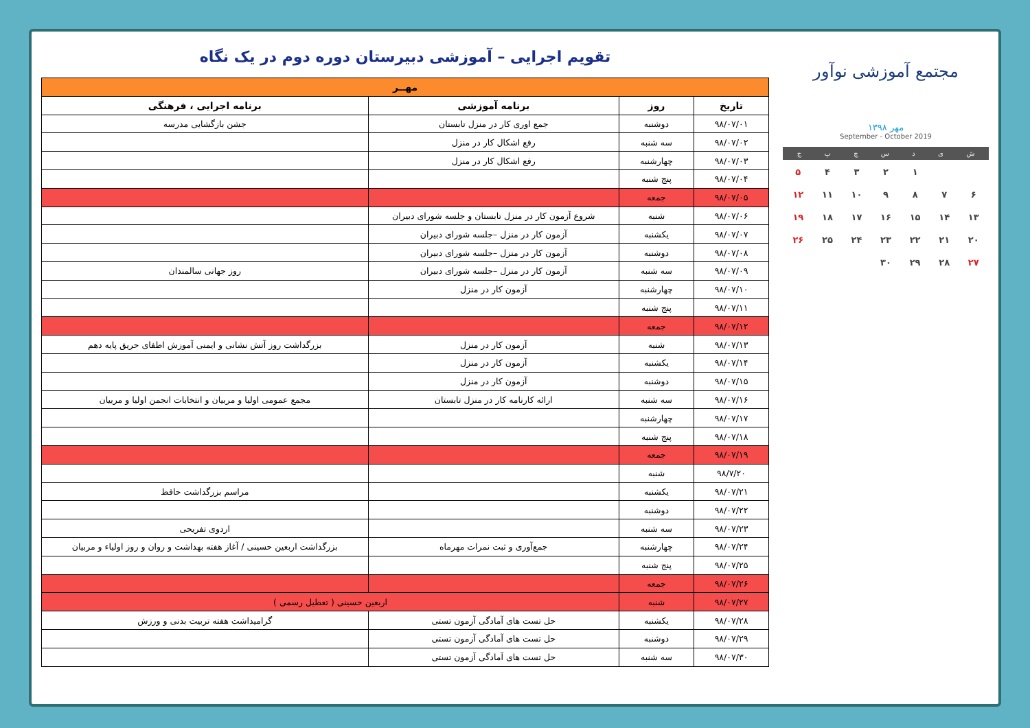مجتمع آموزشی نوآور
مهر ۱۳۹۸
September - October 2019
شیدسچپج
| | | ۱ | ۲ | ۳ | ۴ | ۵ |
| ۶ | ۷ | ۸ | ۹ | ۱۰ | ۱۱ | ۱۲ |
| ۱۳ | ۱۴ | ۱۵ | ۱۶ | ۱۷ | ۱۸ | ۱۹ |
| ۲۰ | ۲۱ | ۲۲ | ۲۳ | ۲۴ | ۲۵ | ۲۶ |
| ۲۷ | ۲۸ | ۲۹ | ۳۰ | | | |
تقویم اجرایی – آموزشی دبیرستان دوره دوم در یک نگاه
| مهــر | | | |
| --- | --- | --- | --- |
| تاریخ | روز | برنامه آموزشی | برنامه اجرایی ، فرهنگی |
| ۹۸/۰۷/۰۱ | دوشنبه | جمع اوری کار در منزل تابستان | جشن بازگشایی مدرسه |
| ۹۸/۰۷/۰۲ | سه شنبه | رفع اشکال کار در منزل | |
| ۹۸/۰۷/۰۳ | چهارشنبه | رفع اشکال کار در منزل | |
| ۹۸/۰۷/۰۴ | پنج شنبه | | |
| ۹۸/۰۷/۰۵ | جمعه | | |
| ۹۸/۰۷/۰۶ | شنبه | شروع آزمون کار در منزل تابستان و جلسه شورای دبیران | |
| ۹۸/۰۷/۰۷ | یکشنبه | آزمون کار در منزل –جلسه شورای دبیران | |
| ۹۸/۰۷/۰۸ | دوشنبه | آزمون کار در منزل –جلسه شورای دبیران | |
| ۹۸/۰۷/۰۹ | سه شنبه | آزمون کار در منزل –جلسه شورای دبیران | روز جهانی سالمندان |
| ۹۸/۰۷/۱۰ | چهارشنبه | آزمون کار در منزل | |
| ۹۸/۰۷/۱۱ | پنج شنبه | | |
| ۹۸/۰۷/۱۲ | جمعه | | |
| ۹۸/۰۷/۱۳ | شنبه | آزمون کار در منزل | بزرگداشت روز آتش نشانی و ایمنی آموزش اطفای حریق پایه دهم |
| ۹۸/۰۷/۱۴ | یکشنبه | آزمون کار در منزل | |
| ۹۸/۰۷/۱۵ | دوشنبه | آزمون کار در منزل | |
| ۹۸/۰۷/۱۶ | سه شنبه | ارائه کارنامه کار در منزل تابستان | مجمع عمومی اولیا و مربیان و انتخابات انجمن اولیا و مربیان |
| ۹۸/۰۷/۱۷ | چهارشنبه | | |
| ۹۸/۰۷/۱۸ | پنج شنبه | | |
| ۹۸/۰۷/۱۹ | جمعه | | |
| ۹۸/۷/۲۰ | شنبه | | |
| ۹۸/۰۷/۲۱ | یکشنبه | | مراسم بزرگداشت حافظ |
| ۹۸/۰۷/۲۲ | دوشنبه | | |
| ۹۸/۰۷/۲۳ | سه شنبه | | اردوی تفریحی |
| ۹۸/۰۷/۲۴ | چهارشنبه | جمع‌آوری و ثبت نمرات مهرماه | بزرگداشت اربعین حسینی / آغاز هفته بهداشت و روان و روز اولیاء و مربیان |
| ۹۸/۰۷/۲۵ | پنج شنبه | | |
| ۹۸/۰۷/۲۶ | جمعه | | |
| ۹۸/۰۷/۲۷ | شنبه | اربعین حسینی ( تعطیل رسمی ) | |
| ۹۸/۰۷/۲۸ | یکشنبه | حل تست های آمادگی آزمون تستی | گرامیداشت هفته تربیت بدنی و ورزش |
| ۹۸/۰۷/۲۹ | دوشنبه | حل تست های آمادگی آزمون تستی | |
| ۹۸/۰۷/۳۰ | سه شنبه | حل تست های آمادگی آزمون تستی | |